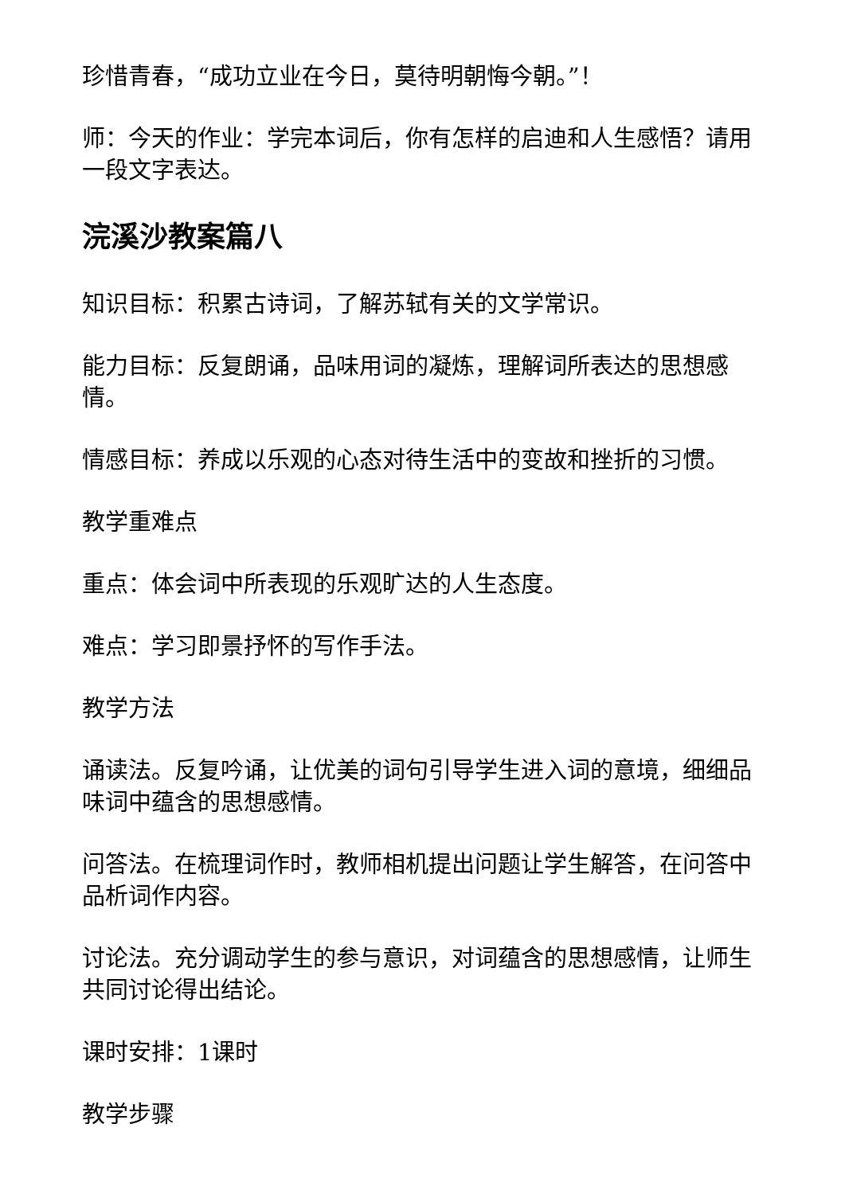珍惜青春，“成功立业在今日，莫待明朝悔今朝。”！
师：今天的作业：学完本词后，你有怎样的启迪和人生感悟？请用一段文字表达。
浣溪沙教案篇八
知识目标：积累古诗词，了解苏轼有关的文学常识。
能力目标：反复朗诵，品味用词的凝炼，理解词所表达的思想感情。
情感目标：养成以乐观的心态对待生活中的变故和挫折的习惯。
教学重难点
重点：体会词中所表现的乐观旷达的人生态度。
难点：学习即景抒怀的写作手法。
教学方法
诵读法。反复吟诵，让优美的词句引导学生进入词的意境，细细品味词中蕴含的思想感情。
问答法。在梳理词作时，教师相机提出问题让学生解答，在问答中品析词作内容。
讨论法。充分调动学生的参与意识，对词蕴含的思想感情，让师生共同讨论得出结论。
课时安排：1课时
教学步骤